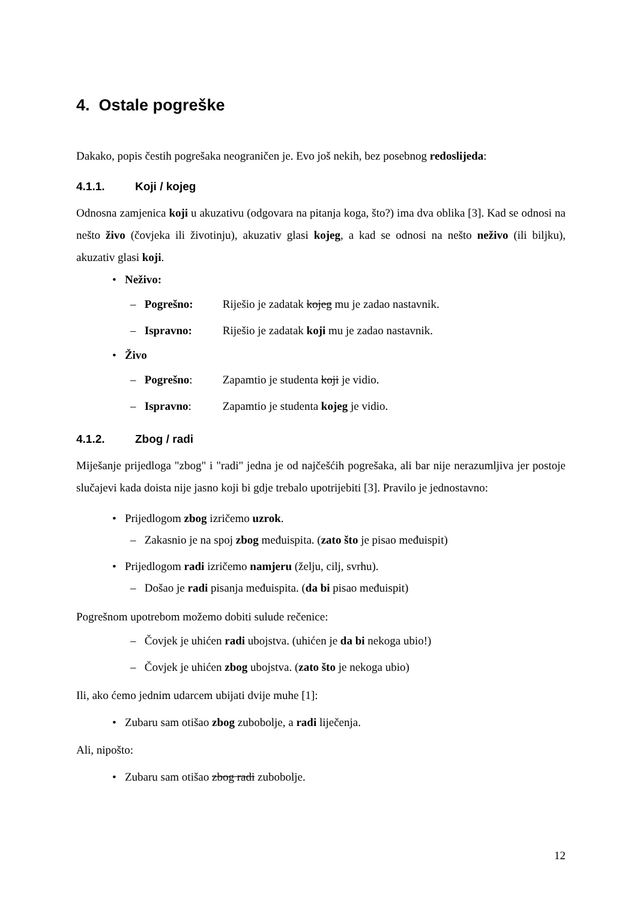4. Ostale pogreške
Dakako, popis čestih pogrešaka neograničen je. Evo još nekih, bez posebnog redoslijeda:
4.1.1. Koji / kojeg
Odnosna zamjenica koji u akuzativu (odgovara na pitanja koga, što?) ima dva oblika [3]. Kad se odnosi na nešto živo (čovjeka ili životinju), akuzativ glasi kojeg, a kad se odnosi na nešto neživo (ili biljku), akuzativ glasi koji.
• Neživo:
– Pogrešno: Riješio je zadatak kojeg mu je zadao nastavnik.
– Ispravno: Riješio je zadatak koji mu je zadao nastavnik.
• Živo
– Pogrešno: Zapamtio je studenta koji je vidio.
– Ispravno: Zapamtio je studenta kojeg je vidio.
4.1.2. Zbog / radi
Miješanje prijedloga "zbog" i "radi" jedna je od najčešćih pogrešaka, ali bar nije nerazumljiva jer postoje slučajevi kada doista nije jasno koji bi gdje trebalo upotrijebiti [3]. Pravilo je jednostavno:
• Prijedlogom zbog izričemo uzrok.
– Zakasnio je na spoj zbog međuispita. (zato što je pisao međuispit)
• Prijedlogom radi izričemo namjeru (želju, cilj, svrhu).
– Došao je radi pisanja međuispita. (da bi pisao međuispit)
Pogrešnom upotrebom možemo dobiti sulude rečenice:
– Čovjek je uhićen radi ubojstva. (uhićen je da bi nekoga ubio!)
– Čovjek je uhićen zbog ubojstva. (zato što je nekoga ubio)
Ili, ako ćemo jednim udarcem ubijati dvije muhe [1]:
• Zubaru sam otišao zbog zubobolje, a radi liječenja.
Ali, nipošto:
• Zubaru sam otišao zbog radi zubobolje.
12